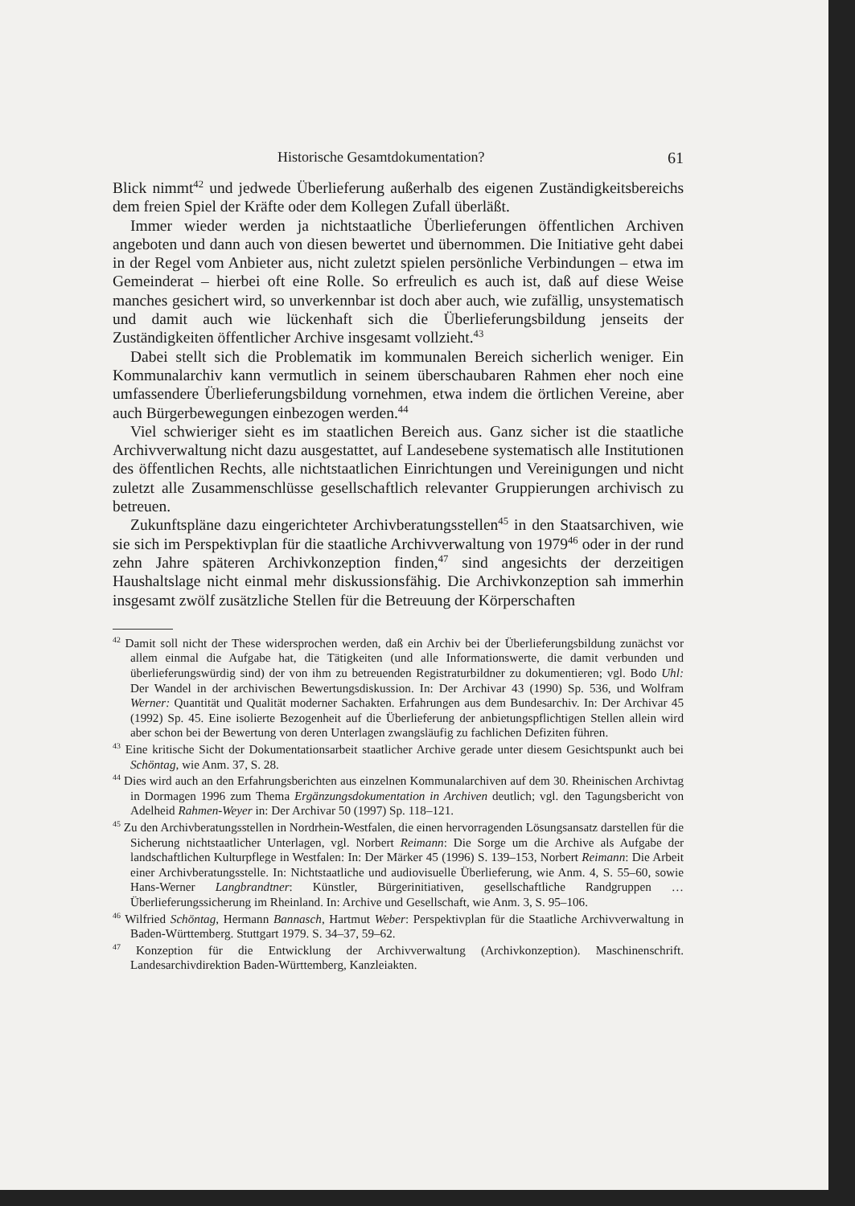Historische Gesamtdokumentation? 61
Blick nimmt<sup>42</sup> und jedwede Überlieferung außerhalb des eigenen Zuständigkeitsbereichs dem freien Spiel der Kräfte oder dem Kollegen Zufall überläßt.
Immer wieder werden ja nichtstaatliche Überlieferungen öffentlichen Archiven angeboten und dann auch von diesen bewertet und übernommen. Die Initiative geht dabei in der Regel vom Anbieter aus, nicht zuletzt spielen persönliche Verbindungen – etwa im Gemeinderat – hierbei oft eine Rolle. So erfreulich es auch ist, daß auf diese Weise manches gesichert wird, so unverkennbar ist doch aber auch, wie zufällig, unsystematisch und damit auch wie lückenhaft sich die Überlieferungsbildung jenseits der Zuständigkeiten öffentlicher Archive insgesamt vollzieht.<sup>43</sup>
Dabei stellt sich die Problematik im kommunalen Bereich sicherlich weniger. Ein Kommunalarchiv kann vermutlich in seinem überschaubaren Rahmen eher noch eine umfassendere Überlieferungsbildung vornehmen, etwa indem die örtlichen Vereine, aber auch Bürgerbewegungen einbezogen werden.<sup>44</sup>
Viel schwieriger sieht es im staatlichen Bereich aus. Ganz sicher ist die staatliche Archivverwaltung nicht dazu ausgestattet, auf Landesebene systematisch alle Institutionen des öffentlichen Rechts, alle nichtstaatlichen Einrichtungen und Vereinigungen und nicht zuletzt alle Zusammenschlüsse gesellschaftlich relevanter Gruppierungen archivisch zu betreuen.
Zukunftspläne dazu eingerichteter Archivberatungsstellen<sup>45</sup> in den Staatsarchiven, wie sie sich im Perspektivplan für die staatliche Archivverwaltung von 1979<sup>46</sup> oder in der rund zehn Jahre späteren Archivkonzeption finden,<sup>47</sup> sind angesichts der derzeitigen Haushaltslage nicht einmal mehr diskussionsfähig. Die Archivkonzeption sah immerhin insgesamt zwölf zusätzliche Stellen für die Betreuung der Körperschaften
<sup>42</sup> Damit soll nicht der These widersprochen werden, daß ein Archiv bei der Überlieferungsbildung zunächst vor allem einmal die Aufgabe hat, die Tätigkeiten (und alle Informationswerte, die damit verbunden und überlieferungswürdig sind) der von ihm zu betreuenden Registraturbildner zu dokumentieren; vgl. Bodo Uhl: Der Wandel in der archivischen Bewertungsdiskussion. In: Der Archivar 43 (1990) Sp. 536, und Wolfram Werner: Quantität und Qualität moderner Sachakten. Erfahrungen aus dem Bundesarchiv. In: Der Archivar 45 (1992) Sp. 45. Eine isolierte Bezogenheit auf die Überlieferung der anbietungspflichtigen Stellen allein wird aber schon bei der Bewertung von deren Unterlagen zwangsläufig zu fachlichen Defiziten führen.
<sup>43</sup> Eine kritische Sicht der Dokumentationsarbeit staatlicher Archive gerade unter diesem Gesichtspunkt auch bei Schöntag, wie Anm. 37, S. 28.
<sup>44</sup> Dies wird auch an den Erfahrungsberichten aus einzelnen Kommunalarchiven auf dem 30. Rheinischen Archivtag in Dormagen 1996 zum Thema Ergänzungsdokumentation in Archiven deutlich; vgl. den Tagungsbericht von Adelheid Rahmen-Weyer in: Der Archivar 50 (1997) Sp. 118–121.
<sup>45</sup> Zu den Archivberatungsstellen in Nordrhein-Westfalen, die einen hervorragenden Lösungsansatz darstellen für die Sicherung nichtstaatlicher Unterlagen, vgl. Norbert Reimann: Die Sorge um die Archive als Aufgabe der landschaftlichen Kulturpflege in Westfalen: In: Der Märker 45 (1996) S. 139–153, Norbert Reimann: Die Arbeit einer Archivberatungsstelle. In: Nichtstaatliche und audiovisuelle Überlieferung, wie Anm. 4, S. 55–60, sowie Hans-Werner Langbrandtner: Künstler, Bürgerinitiativen, gesellschaftliche Randgruppen … Überlieferungssicherung im Rheinland. In: Archive und Gesellschaft, wie Anm. 3, S. 95–106.
<sup>46</sup> Wilfried Schöntag, Hermann Bannasch, Hartmut Weber: Perspektivplan für die Staatliche Archivverwaltung in Baden-Württemberg. Stuttgart 1979. S. 34–37, 59–62.
<sup>47</sup> Konzeption für die Entwicklung der Archivverwaltung (Archivkonzeption). Maschinenschrift. Landesarchivdirektion Baden-Württemberg, Kanzleiakten.